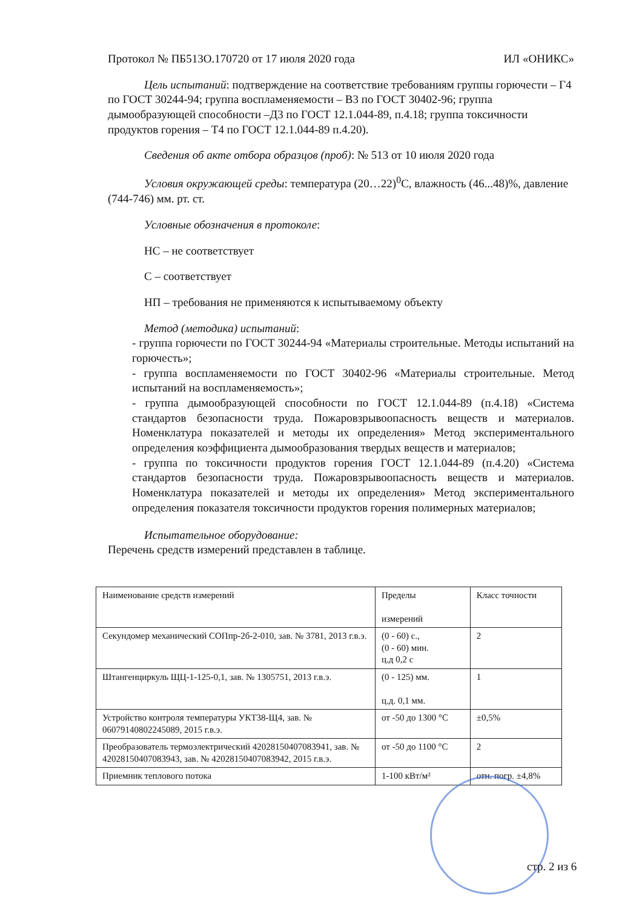Протокол № ПБ513О.170720 от 17 июля 2020 года ИЛ «ОНИКС»
Цель испытаний: подтверждение на соответствие требованиям группы горючести – Г4 по ГОСТ 30244-94; группа воспламеняемости – В3 по ГОСТ 30402-96; группа дымообразующей способности –Д3 по ГОСТ 12.1.044-89, п.4.18; группа токсичности продуктов горения – Т4 по ГОСТ 12.1.044-89 п.4.20).
Сведения об акте отбора образцов (проб): № 513 от 10 июля 2020 года
Условия окружающей среды: температура (20…22)<sup>0</sup>С, влажность (46...48)%, давление (744-746) мм. рт. ст.
Условные обозначения в протоколе:
НС – не соответствует
С – соответствует
НП – требования не применяются к испытываемому объекту
Метод (методика) испытаний:
- группа горючести по ГОСТ 30244-94 «Материалы строительные. Методы испытаний на горючесть»;
- группа воспламеняемости по ГОСТ 30402-96 «Материалы строительные. Метод испытаний на воспламеняемость»;
- группа дымообразующей способности по ГОСТ 12.1.044-89 (п.4.18) «Система стандартов безопасности труда. Пожаровзрывоопасность веществ и материалов. Номенклатура показателей и методы их определения» Метод экспериментального определения коэффициента дымообразования твердых веществ и материалов;
- группа по токсичности продуктов горения ГОСТ 12.1.044-89 (п.4.20) «Система стандартов безопасности труда. Пожаровзрывоопасность веществ и материалов. Номенклатура показателей и методы их определения» Метод экспериментального определения показателя токсичности продуктов горения полимерных материалов;
Испытательное оборудование:
Перечень средств измерений представлен в таблице.
| Наименование средств измерений | Пределы измерений | Класс точности |
| --- | --- | --- |
| Секундомер механический СОПпр-2б-2-010, зав. № 3781, 2013 г.в.э. | (0 - 60) с., (0 - 60) мин. ц.д 0,2 с | 2 |
| Штангенциркуль ЩЦ-1-125-0,1, зав. № 1305751, 2013 г.в.э. | (0 - 125) мм. ц.д. 0,1 мм. | 1 |
| Устройство контроля температуры УКТ38-Щ4, зав. № 06079140802245089, 2015 г.в.э. | от -50 до 1300 °С | ±0,5% |
| Преобразователь термоэлектрический 42028150407083941, зав. № 42028150407083943, зав. № 42028150407083942, 2015 г.в.э. | от -50 до 1100 °С | 2 |
| Приемник теплового потока | 1-100 кВт/м² | отн. погр. ±4,8% |
стр. 2 из 6